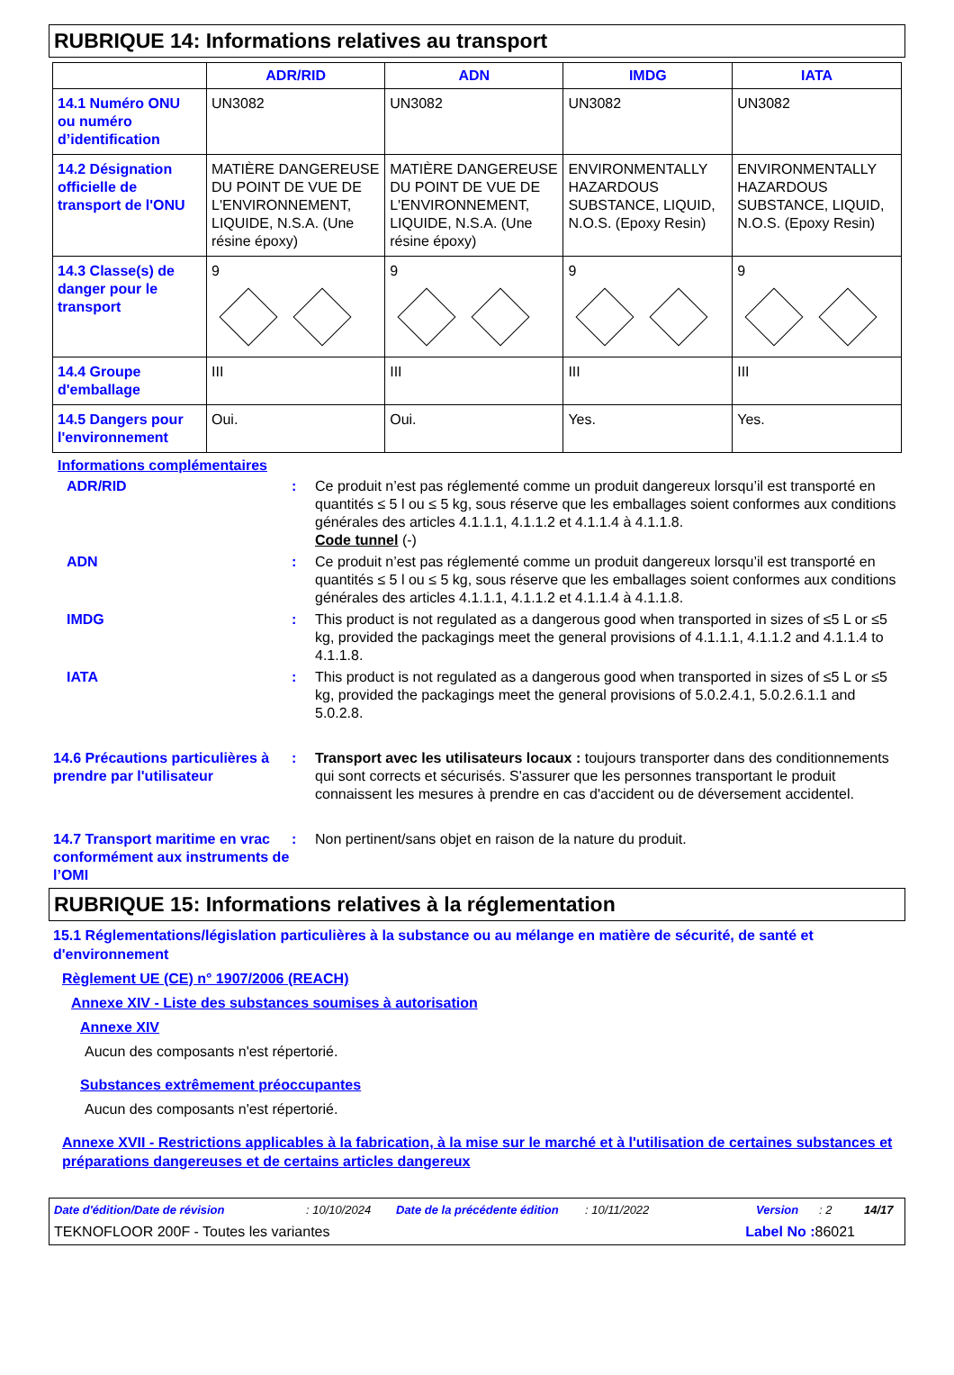RUBRIQUE 14: Informations relatives au transport
| | ADR/RID | ADN | IMDG | IATA |
| --- | --- | --- | --- | --- |
| 14.1 Numéro ONU ou numéro d’identification | UN3082 | UN3082 | UN3082 | UN3082 |
| 14.2 Désignation officielle de transport de l'ONU | MATIÈRE DANGEREUSE DU POINT DE VUE DE L'ENVIRONNEMENT, LIQUIDE, N.S.A. (Une résine époxy) | MATIÈRE DANGEREUSE DU POINT DE VUE DE L'ENVIRONNEMENT, LIQUIDE, N.S.A. (Une résine époxy) | ENVIRONMENTALLY HAZARDOUS SUBSTANCE, LIQUID, N.O.S. (Epoxy Resin) | ENVIRONMENTALLY HAZARDOUS SUBSTANCE, LIQUID, N.O.S. (Epoxy Resin) |
| 14.3 Classe(s) de danger pour le transport | 9 | 9 | 9 | 9 |
| 14.4 Groupe d'emballage | III | III | III | III |
| 14.5 Dangers pour l'environnement | Oui. | Oui. | Yes. | Yes. |
Informations complémentaires
ADR/RID : Ce produit n’est pas réglementé comme un produit dangereux lorsqu’il est transporté en quantités ≤ 5 l ou ≤ 5 kg, sous réserve que les emballages soient conformes aux conditions générales des articles 4.1.1.1, 4.1.1.2 et 4.1.1.4 à 4.1.1.8.
Code tunnel (-)
ADN : Ce produit n’est pas réglementé comme un produit dangereux lorsqu’il est transporté en quantités ≤ 5 l ou ≤ 5 kg, sous réserve que les emballages soient conformes aux conditions générales des articles 4.1.1.1, 4.1.1.2 et 4.1.1.4 à 4.1.1.8.
IMDG : This product is not regulated as a dangerous good when transported in sizes of ≤5 L or ≤5 kg, provided the packagings meet the general provisions of 4.1.1.1, 4.1.1.2 and 4.1.1.4 to 4.1.1.8.
IATA : This product is not regulated as a dangerous good when transported in sizes of ≤5 L or ≤5 kg, provided the packagings meet the general provisions of 5.0.2.4.1, 5.0.2.6.1.1 and 5.0.2.8.
14.6 Précautions particulières à prendre par l'utilisateur
: Transport avec les utilisateurs locaux : toujours transporter dans des conditionnements qui sont corrects et sécurisés. S'assurer que les personnes transportant le produit connaissent les mesures à prendre en cas d'accident ou de déversement accidentel.
14.7 Transport maritime en vrac conformément aux instruments de l’OMI
: Non pertinent/sans objet en raison de la nature du produit.
RUBRIQUE 15: Informations relatives à la réglementation
15.1 Réglementations/législation particulières à la substance ou au mélange en matière de sécurité, de santé et d'environnement
Règlement UE (CE) n° 1907/2006 (REACH)
Annexe XIV - Liste des substances soumises à autorisation
Annexe XIV
Aucun des composants n'est répertorié.
Substances extrêmement préoccupantes
Aucun des composants n'est répertorié.
Annexe XVII - Restrictions applicables à la fabrication, à la mise sur le marché et à l'utilisation de certaines substances et préparations dangereuses et de certains articles dangereux
Date d'édition/Date de révision: 10/10/2024 Date de la précédente édition: 10/11/2022 Version: 2 14/17
TEKNOFLOOR 200F - Toutes les variantes Label No : 86021